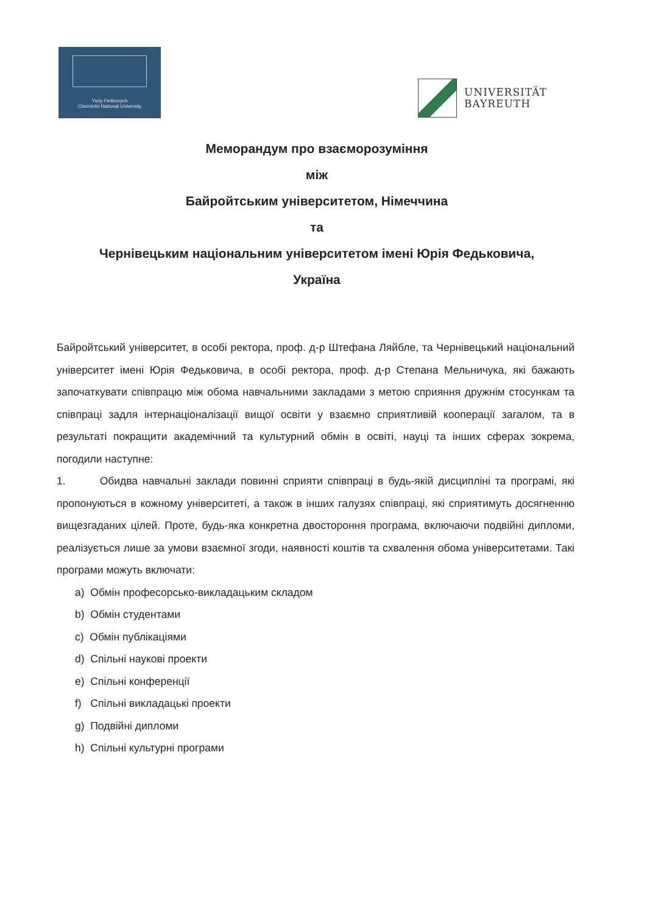Yuriy Fedkovych
Chernivtsi National University
UNIVERSITÄT
BAYREUTH
Меморандум про взаєморозуміння
між
Байройтським університетом, Німеччина
та
Чернівецьким національним університетом імені Юрія Федьковича,
Україна
Байройтський університет, в особі ректора, проф. д-р Штефана Ляйбле, та Чернівецький національний університет імені Юрія Федьковича, в особі ректора, проф. д-р Степана Мельничука, які бажають започаткувати співпрацю між обома навчальними закладами з метою сприяння дружнім стосункам та співпраці задля інтернаціоналізації вищої освіти у взаємно сприятливій кооперації загалом, та в результаті покращити академічний та культурний обмін в освіті, науці та інших сферах зокрема, погодили наступне:
1. Обидва навчальні заклади повинні сприяти співпраці в будь-якій дисципліні та програмі, які пропонуються в кожному університеті, а також в інших галузях співпраці, які сприятимуть досягненню вищезгаданих цілей. Проте, будь-яка конкретна двостороння програма, включаючи подвійні дипломи, реалізується лише за умови взаємної згоди, наявності коштів та схвалення обома університетами. Такі програми можуть включати:
a) Обмін професорсько-викладацьким складом
b) Обмін студентами
c) Обмін публікаціями
d) Спільні наукові проекти
e) Спільні конференції
f) Спільні викладацькі проекти
g) Подвійні дипломи
h) Спільні культурні програми